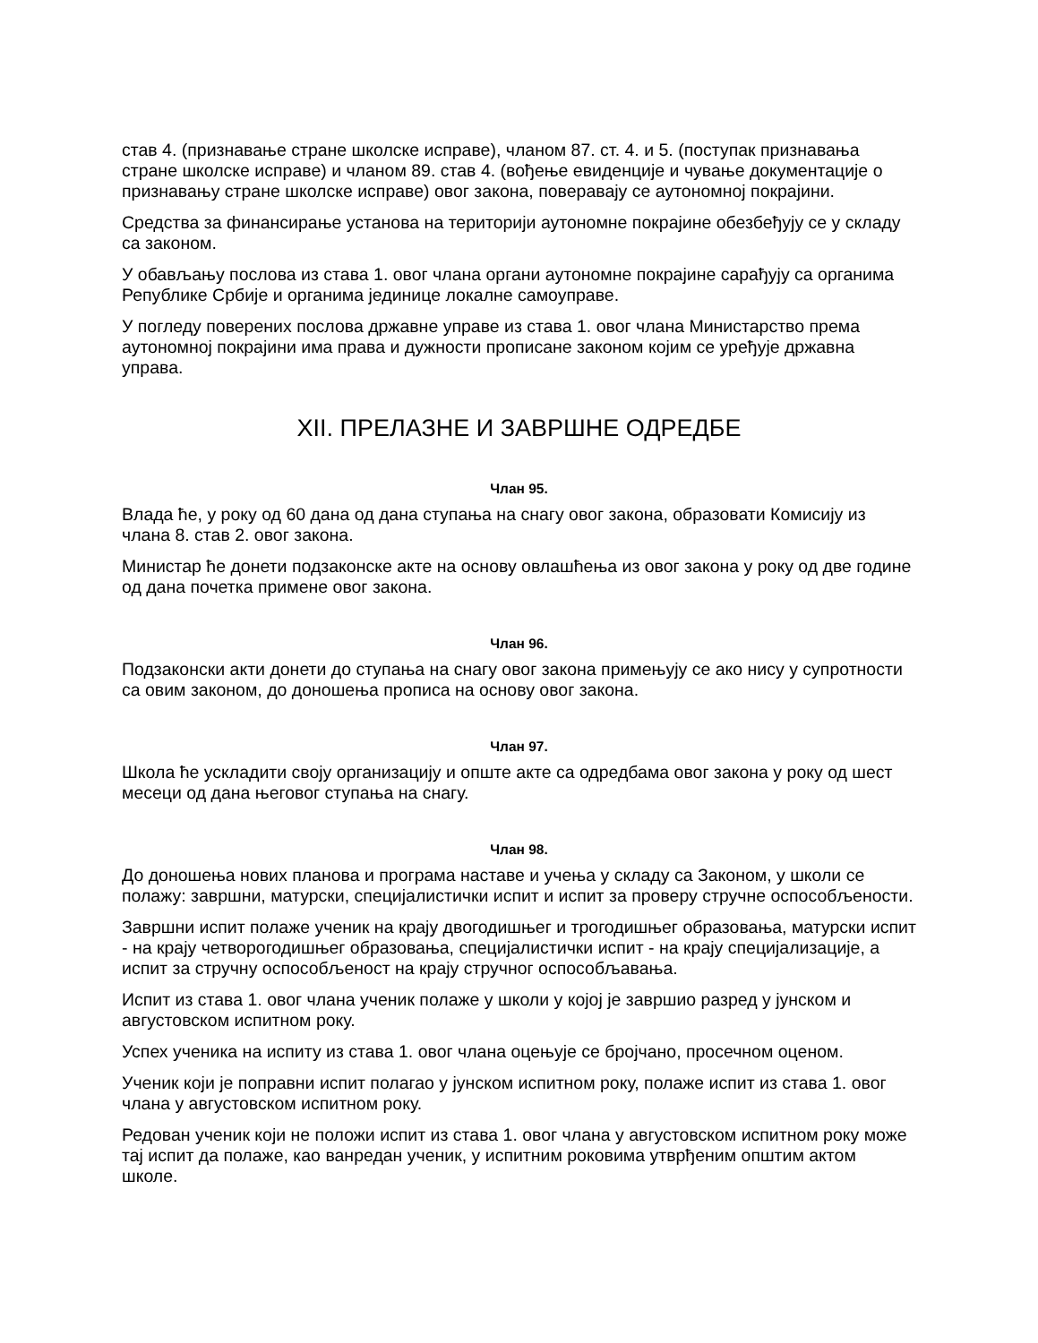став 4. (признавање стране школске исправе), чланом 87. ст. 4. и 5. (поступак признавања стране школске исправе) и чланом 89. став 4. (вођење евиденције и чување документације о признавању стране школске исправе) овог закона, поверавају се аутономној покрајини.
Средства за финансирање установа на територији аутономне покрајине обезбеђују се у складу са законом.
У обављању послова из става 1. овог члана органи аутономне покрајине сарађују са органима Републике Србије и органима јединице локалне самоуправе.
У погледу поверених послова државне управе из става 1. овог члана Министарство према аутономној покрајини има права и дужности прописане законом којим се уређује државна управа.
XII. ПРЕЛАЗНЕ И ЗАВРШНЕ ОДРЕДБЕ
Члан 95.
Влада ће, у року од 60 дана од дана ступања на снагу овог закона, образовати Комисију из члана 8. став 2. овог закона.
Министар ће донети подзаконске акте на основу овлашћења из овог закона у року од две године од дана почетка примене овог закона.
Члан 96.
Подзаконски акти донети до ступања на снагу овог закона примењују се ако нису у супротности са овим законом, до доношења прописа на основу овог закона.
Члан 97.
Школа ће ускладити своју организацију и опште акте са одредбама овог закона у року од шест месеци од дана његовог ступања на снагу.
Члан 98.
До доношења нових планова и програма наставе и учења у складу са Законом, у школи се полажу: завршни, матурски, специјалистички испит и испит за проверу стручне оспособљености.
Завршни испит полаже ученик на крају двогодишњег и трогодишњег образовања, матурски испит - на крају четворогодишњег образовања, специјалистички испит - на крају специјализације, а испит за стручну оспособљеност на крају стручног оспособљавања.
Испит из става 1. овог члана ученик полаже у школи у којој је завршио разред у јунском и августовском испитном року.
Успех ученика на испиту из става 1. овог члана оцењује се бројчано, просечном оценом.
Ученик који је поправни испит полагао у јунском испитном року, полаже испит из става 1. овог члана у августовском испитном року.
Редован ученик који не положи испит из става 1. овог члана у августовском испитном року може тај испит да полаже, као ванредан ученик, у испитним роковима утврђеним општим актом школе.